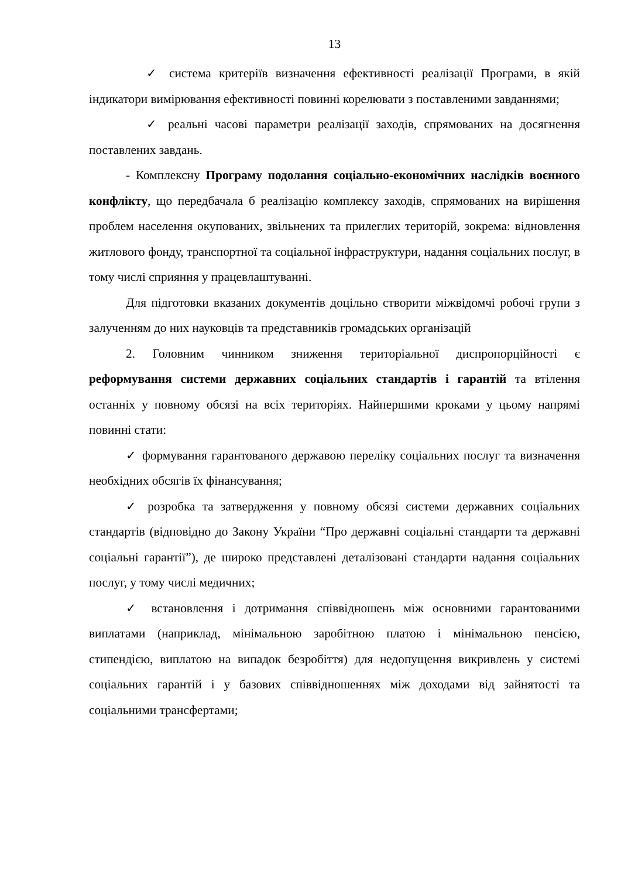13
✓ система критеріїв визначення ефективності реалізації Програми, в якій індикатори вимірювання ефективності повинні корелювати з поставленими завданнями;
✓ реальні часові параметри реалізації заходів, спрямованих на досягнення поставлених завдань.
- Комплексну Програму подолання соціально-економічних наслідків воєнного конфлікту, що передбачала б реалізацію комплексу заходів, спрямованих на вирішення проблем населення окупованих, звільнених та прилеглих територій, зокрема: відновлення житлового фонду, транспортної та соціальної інфраструктури, надання соціальних послуг, в тому числі сприяння у працевлаштуванні.
Для підготовки вказаних документів доцільно створити міжвідомчі робочі групи з залученням до них науковців та представників громадських організацій
2. Головним чинником зниження територіальної диспропорційності є реформування системи державних соціальних стандартів і гарантій та втілення останніх у повному обсязі на всіх територіях. Найпершими кроками у цьому напрямі повинні стати:
✓ формування гарантованого державою переліку соціальних послуг та визначення необхідних обсягів їх фінансування;
✓ розробка та затвердження у повному обсязі системи державних соціальних стандартів (відповідно до Закону України “Про державні соціальні стандарти та державні соціальні гарантії”), де широко представлені деталізовані стандарти надання соціальних послуг, у тому числі медичних;
✓ встановлення і дотримання співвідношень між основними гарантованими виплатами (наприклад, мінімальною заробітною платою і мінімальною пенсією, стипендією, виплатою на випадок безробіття) для недопущення викривлень у системі соціальних гарантій і у базових співвідношеннях між доходами від зайнятості та соціальними трансфертами;